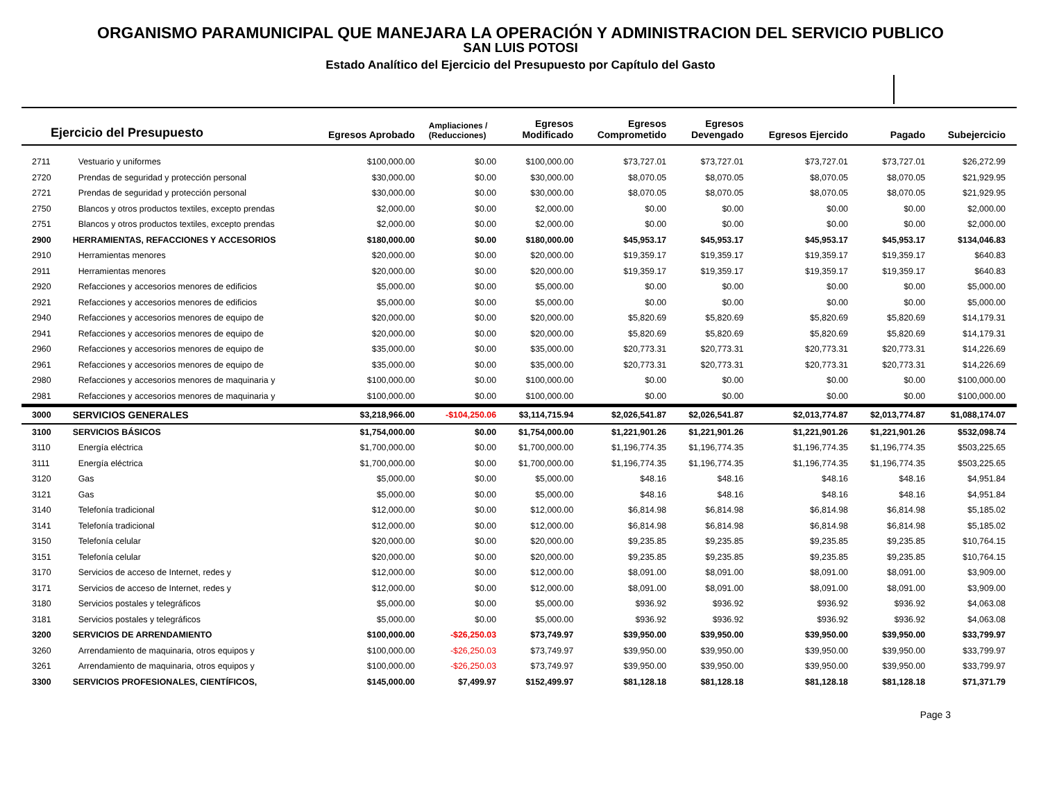ORGANISMO PARAMUNICIPAL QUE MANEJARA LA OPERACIÓN Y ADMINISTRACION DEL SERVICIO PUBLICO
SAN LUIS POTOSI
Estado Analítico del Ejercicio del Presupuesto por Capítulo del Gasto
| Ejercicio del Presupuesto | | Egresos Aprobado | Ampliaciones / (Reducciones) | Egresos Modificado | Egresos Comprometido | Egresos Devengado | Egresos Ejercido | Pagado | Subejercicio |
| --- | --- | --- | --- | --- | --- | --- | --- | --- | --- |
| 2711 | Vestuario y uniformes | $100,000.00 | $0.00 | $100,000.00 | $73,727.01 | $73,727.01 | $73,727.01 | $73,727.01 | $26,272.99 |
| 2720 | Prendas de seguridad y protección personal | $30,000.00 | $0.00 | $30,000.00 | $8,070.05 | $8,070.05 | $8,070.05 | $8,070.05 | $21,929.95 |
| 2721 | Prendas de seguridad y protección personal | $30,000.00 | $0.00 | $30,000.00 | $8,070.05 | $8,070.05 | $8,070.05 | $8,070.05 | $21,929.95 |
| 2750 | Blancos y otros productos textiles, excepto prendas | $2,000.00 | $0.00 | $2,000.00 | $0.00 | $0.00 | $0.00 | $0.00 | $2,000.00 |
| 2751 | Blancos y otros productos textiles, excepto prendas | $2,000.00 | $0.00 | $2,000.00 | $0.00 | $0.00 | $0.00 | $0.00 | $2,000.00 |
| 2900 | HERRAMIENTAS, REFACCIONES Y ACCESORIOS | $180,000.00 | $0.00 | $180,000.00 | $45,953.17 | $45,953.17 | $45,953.17 | $45,953.17 | $134,046.83 |
| 2910 | Herramientas menores | $20,000.00 | $0.00 | $20,000.00 | $19,359.17 | $19,359.17 | $19,359.17 | $19,359.17 | $640.83 |
| 2911 | Herramientas menores | $20,000.00 | $0.00 | $20,000.00 | $19,359.17 | $19,359.17 | $19,359.17 | $19,359.17 | $640.83 |
| 2920 | Refacciones y accesorios menores de edificios | $5,000.00 | $0.00 | $5,000.00 | $0.00 | $0.00 | $0.00 | $0.00 | $5,000.00 |
| 2921 | Refacciones y accesorios menores de edificios | $5,000.00 | $0.00 | $5,000.00 | $0.00 | $0.00 | $0.00 | $0.00 | $5,000.00 |
| 2940 | Refacciones y accesorios menores de equipo de | $20,000.00 | $0.00 | $20,000.00 | $5,820.69 | $5,820.69 | $5,820.69 | $5,820.69 | $14,179.31 |
| 2941 | Refacciones y accesorios menores de equipo de | $20,000.00 | $0.00 | $20,000.00 | $5,820.69 | $5,820.69 | $5,820.69 | $5,820.69 | $14,179.31 |
| 2960 | Refacciones y accesorios menores de equipo de | $35,000.00 | $0.00 | $35,000.00 | $20,773.31 | $20,773.31 | $20,773.31 | $20,773.31 | $14,226.69 |
| 2961 | Refacciones y accesorios menores de equipo de | $35,000.00 | $0.00 | $35,000.00 | $20,773.31 | $20,773.31 | $20,773.31 | $20,773.31 | $14,226.69 |
| 2980 | Refacciones y accesorios menores de maquinaria y | $100,000.00 | $0.00 | $100,000.00 | $0.00 | $0.00 | $0.00 | $0.00 | $100,000.00 |
| 2981 | Refacciones y accesorios menores de maquinaria y | $100,000.00 | $0.00 | $100,000.00 | $0.00 | $0.00 | $0.00 | $0.00 | $100,000.00 |
| 3000 | SERVICIOS GENERALES | $3,218,966.00 | -$104,250.06 | $3,114,715.94 | $2,026,541.87 | $2,026,541.87 | $2,013,774.87 | $2,013,774.87 | $1,088,174.07 |
| 3100 | SERVICIOS BÁSICOS | $1,754,000.00 | $0.00 | $1,754,000.00 | $1,221,901.26 | $1,221,901.26 | $1,221,901.26 | $1,221,901.26 | $532,098.74 |
| 3110 | Energía eléctrica | $1,700,000.00 | $0.00 | $1,700,000.00 | $1,196,774.35 | $1,196,774.35 | $1,196,774.35 | $1,196,774.35 | $503,225.65 |
| 3111 | Energía eléctrica | $1,700,000.00 | $0.00 | $1,700,000.00 | $1,196,774.35 | $1,196,774.35 | $1,196,774.35 | $1,196,774.35 | $503,225.65 |
| 3120 | Gas | $5,000.00 | $0.00 | $5,000.00 | $48.16 | $48.16 | $48.16 | $48.16 | $4,951.84 |
| 3121 | Gas | $5,000.00 | $0.00 | $5,000.00 | $48.16 | $48.16 | $48.16 | $48.16 | $4,951.84 |
| 3140 | Telefonía tradicional | $12,000.00 | $0.00 | $12,000.00 | $6,814.98 | $6,814.98 | $6,814.98 | $6,814.98 | $5,185.02 |
| 3141 | Telefonía tradicional | $12,000.00 | $0.00 | $12,000.00 | $6,814.98 | $6,814.98 | $6,814.98 | $6,814.98 | $5,185.02 |
| 3150 | Telefonía celular | $20,000.00 | $0.00 | $20,000.00 | $9,235.85 | $9,235.85 | $9,235.85 | $9,235.85 | $10,764.15 |
| 3151 | Telefonía celular | $20,000.00 | $0.00 | $20,000.00 | $9,235.85 | $9,235.85 | $9,235.85 | $9,235.85 | $10,764.15 |
| 3170 | Servicios de acceso de Internet, redes y | $12,000.00 | $0.00 | $12,000.00 | $8,091.00 | $8,091.00 | $8,091.00 | $8,091.00 | $3,909.00 |
| 3171 | Servicios de acceso de Internet, redes y | $12,000.00 | $0.00 | $12,000.00 | $8,091.00 | $8,091.00 | $8,091.00 | $8,091.00 | $3,909.00 |
| 3180 | Servicios postales y telegráficos | $5,000.00 | $0.00 | $5,000.00 | $936.92 | $936.92 | $936.92 | $936.92 | $4,063.08 |
| 3181 | Servicios postales y telegráficos | $5,000.00 | $0.00 | $5,000.00 | $936.92 | $936.92 | $936.92 | $936.92 | $4,063.08 |
| 3200 | SERVICIOS DE ARRENDAMIENTO | $100,000.00 | -$26,250.03 | $73,749.97 | $39,950.00 | $39,950.00 | $39,950.00 | $39,950.00 | $33,799.97 |
| 3260 | Arrendamiento de maquinaria, otros equipos y | $100,000.00 | -$26,250.03 | $73,749.97 | $39,950.00 | $39,950.00 | $39,950.00 | $39,950.00 | $33,799.97 |
| 3261 | Arrendamiento de maquinaria, otros equipos y | $100,000.00 | -$26,250.03 | $73,749.97 | $39,950.00 | $39,950.00 | $39,950.00 | $39,950.00 | $33,799.97 |
| 3300 | SERVICIOS PROFESIONALES, CIENTÍFICOS, | $145,000.00 | $7,499.97 | $152,499.97 | $81,128.18 | $81,128.18 | $81,128.18 | $81,128.18 | $71,371.79 |
Page 3